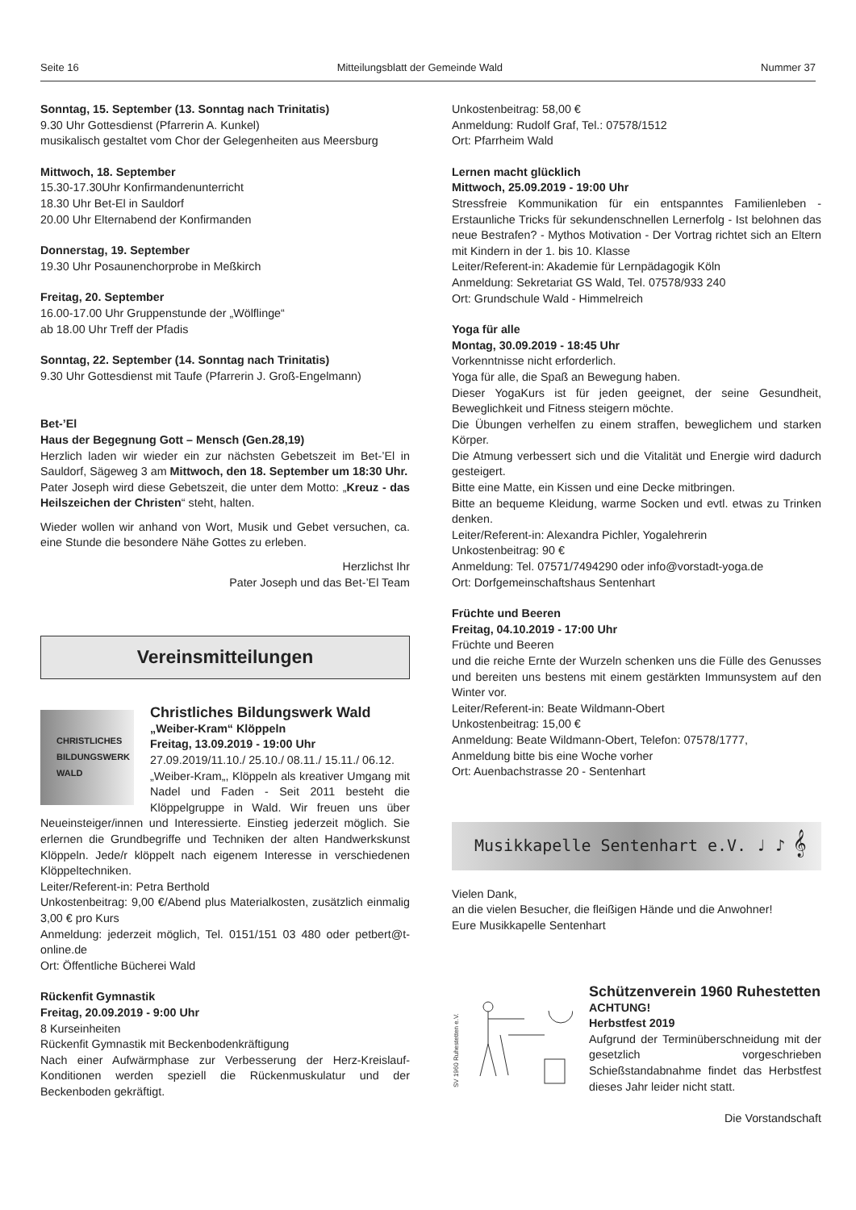Seite 16 Mitteilungsblatt der Gemeinde Wald Nummer 37
Sonntag, 15. September (13. Sonntag nach Trinitatis)
9.30 Uhr Gottesdienst (Pfarrerin A. Kunkel)
musikalisch gestaltet vom Chor der Gelegenheiten aus Meersburg
Mittwoch, 18. September
15.30-17.30Uhr Konfirmandenunterricht
18.30 Uhr Bet-El in Sauldorf
20.00 Uhr Elternabend der Konfirmanden
Donnerstag, 19. September
19.30 Uhr Posaunenchorprobe in Meßkirch
Freitag, 20. September
16.00-17.00 Uhr Gruppenstunde der „Wölflinge“
ab 18.00 Uhr Treff der Pfadis
Sonntag, 22. September (14. Sonntag nach Trinitatis)
9.30 Uhr Gottesdienst mit Taufe (Pfarrerin J. Groß-Engelmann)
Bet-’El
Haus der Begegnung Gott – Mensch (Gen.28,19)
Herzlich laden wir wieder ein zur nächsten Gebetszeit im Bet-’El in Sauldorf, Sägeweg 3 am Mittwoch, den 18. September um 18:30 Uhr.
Pater Joseph wird diese Gebetszeit, die unter dem Motto: „Kreuz - das Heilszeichen der Christen“ steht, halten.
Wieder wollen wir anhand von Wort, Musik und Gebet versuchen, ca. eine Stunde die besondere Nähe Gottes zu erleben.
Herzlichst Ihr
Pater Joseph und das Bet-’El Team
Vereinsmitteilungen
CHRISTLICHES BILDUNGSWERK WALD
Christliches Bildungswerk Wald
„Weiber-Kram“ Klöppeln
Freitag, 13.09.2019 - 19:00 Uhr
27.09.2019/11.10./ 25.10./ 08.11./ 15.11./ 06.12.
„Weiber-Kram„, Klöppeln als kreativer Umgang mit Nadel und Faden - Seit 2011 besteht die Klöppelgruppe in Wald. Wir freuen uns über Neueinsteiger/innen und Interessierte. Einstieg jederzeit möglich. Sie erlernen die Grundbegriffe und Techniken der alten Handwerkskunst Klöppeln. Jede/r klöppelt nach eigenem Interesse in verschiedenen Klöppeltechniken.
Leiter/Referent-in: Petra Berthold
Unkostenbeitrag: 9,00 €/Abend plus Materialkosten, zusätzlich einmalig 3,00 € pro Kurs
Anmeldung: jederzeit möglich, Tel. 0151/151 03 480 oder petbert@t-online.de
Ort: Öffentliche Bücherei Wald
Rückenfit Gymnastik
Freitag, 20.09.2019 - 9:00 Uhr
8 Kurseinheiten
Rückenfit Gymnastik mit Beckenbodenkräftigung
Nach einer Aufwärmphase zur Verbesserung der Herz-Kreislauf-Konditionen werden speziell die Rückenmuskulatur und der Beckenboden gekräftigt.
Unkostenbeitrag: 58,00 €
Anmeldung: Rudolf Graf, Tel.: 07578/1512
Ort: Pfarrheim Wald
Lernen macht glücklich
Mittwoch, 25.09.2019 - 19:00 Uhr
Stressfreie Kommunikation für ein entspanntes Familienleben - Erstaunliche Tricks für sekundenschnellen Lernerfolg - Ist belohnen das neue Bestrafen? - Mythos Motivation - Der Vortrag richtet sich an Eltern mit Kindern in der 1. bis 10. Klasse
Leiter/Referent-in: Akademie für Lernpädagogik Köln
Anmeldung: Sekretariat GS Wald, Tel. 07578/933 240
Ort: Grundschule Wald - Himmelreich
Yoga für alle
Montag, 30.09.2019 - 18:45 Uhr
Vorkenntnisse nicht erforderlich.
Yoga für alle, die Spaß an Bewegung haben.
Dieser YogaKurs ist für jeden geeignet, der seine Gesundheit, Beweglichkeit und Fitness steigern möchte.
Die Übungen verhelfen zu einem straffen, beweglichem und starken Körper.
Die Atmung verbessert sich und die Vitalität und Energie wird dadurch gesteigert.
Bitte eine Matte, ein Kissen und eine Decke mitbringen.
Bitte an bequeme Kleidung, warme Socken und evtl. etwas zu Trinken denken.
Leiter/Referent-in: Alexandra Pichler, Yogalehrerin
Unkostenbeitrag: 90 €
Anmeldung: Tel. 07571/7494290 oder info@vorstadt-yoga.de
Ort: Dorfgemeinschaftshaus Sentenhart
Früchte und Beeren
Freitag, 04.10.2019 - 17:00 Uhr
Früchte und Beeren
und die reiche Ernte der Wurzeln schenken uns die Fülle des Genusses und bereiten uns bestens mit einem gestärkten Immunsystem auf den Winter vor.
Leiter/Referent-in: Beate Wildmann-Obert
Unkostenbeitrag: 15,00 €
Anmeldung: Beate Wildmann-Obert, Telefon: 07578/1777,
Anmeldung bitte bis eine Woche vorher
Ort: Auenbachstrasse 20 - Sentenhart
Musikkapelle Sentenhart e.V. ♩ ♪ 𝄞
Vielen Dank,
an die vielen Besucher, die fleißigen Hände und die Anwohner!
Eure Musikkapelle Sentenhart
SV 1960 Ruhestetten e.V.
Schützenverein 1960 Ruhestetten
ACHTUNG!
Herbstfest 2019
Aufgrund der Terminüberschneidung mit der gesetzlich vorgeschrieben Schießstandabnahme findet das Herbstfest dieses Jahr leider nicht statt.
Die Vorstandschaft